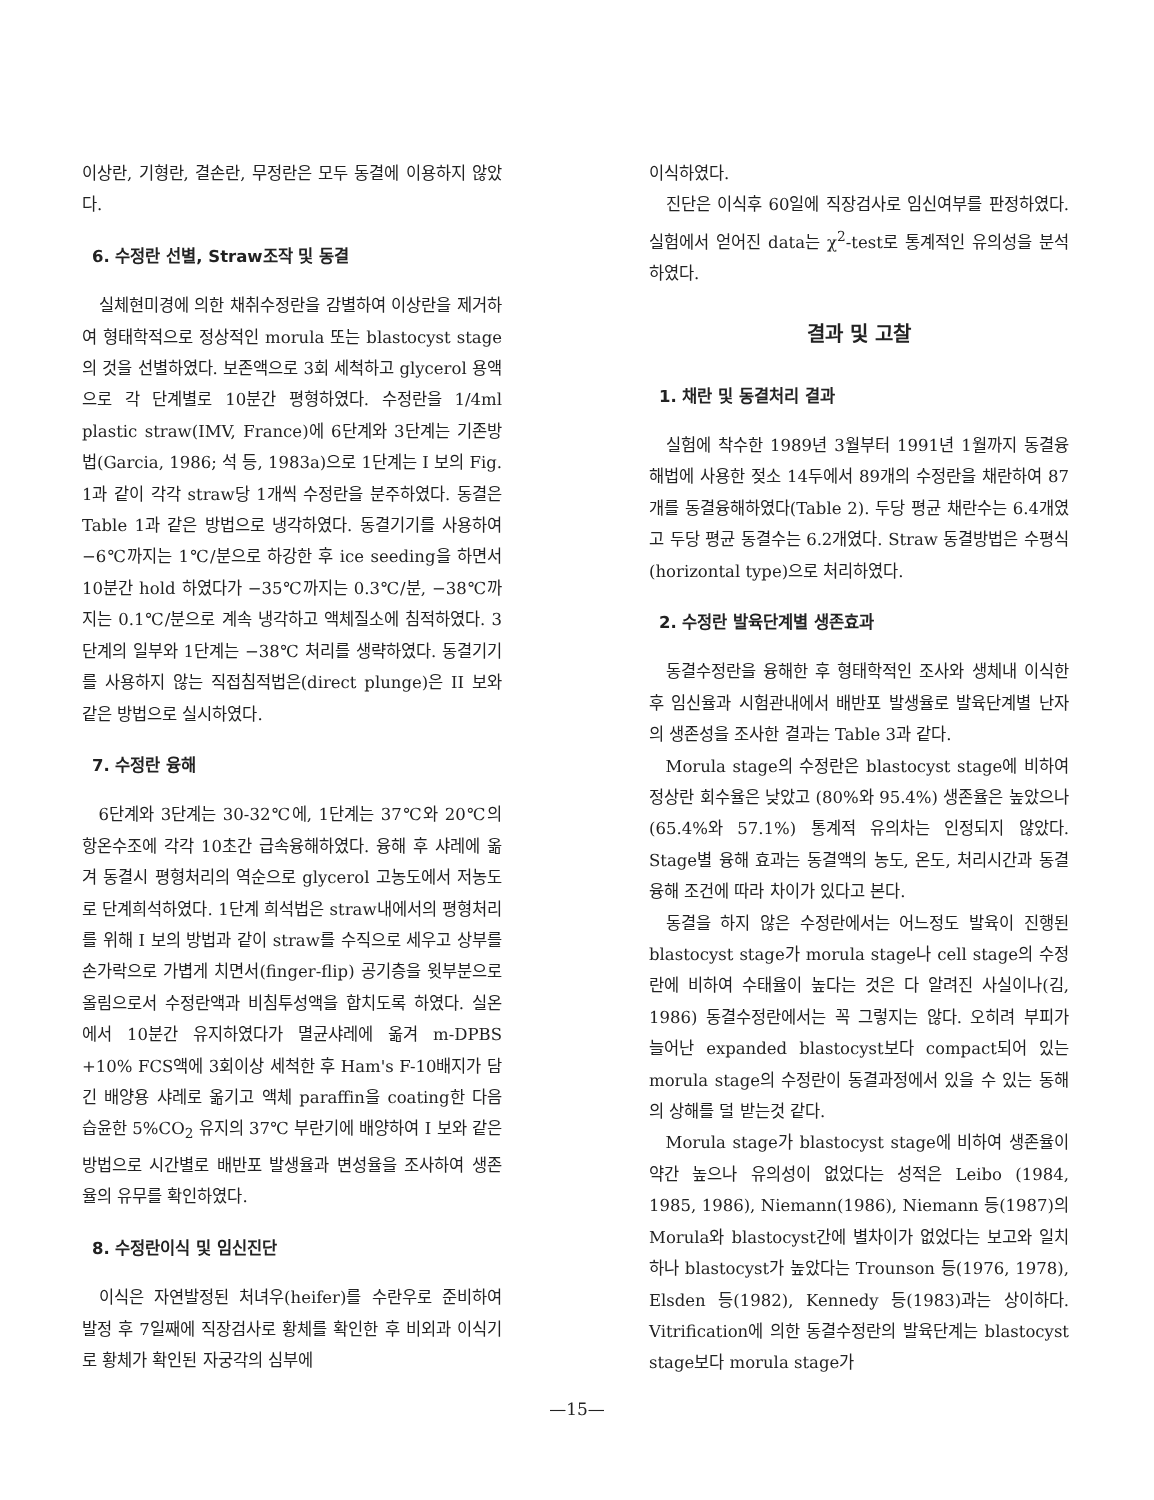이상란, 기형란, 결손란, 무정란은 모두 동결에 이용하지 않았다.
6. 수정란 선별, Straw조작 및 동결
실체현미경에 의한 채취수정란을 감별하여 이상란을 제거하여 형태학적으로 정상적인 morula 또는 blastocyst stage의 것을 선별하였다. 보존액으로 3회 세척하고 glycerol 용액으로 각 단계별로 10분간 평형하였다. 수정란을 1/4ml plastic straw(IMV, France)에 6단계와 3단계는 기존방법(Garcia, 1986; 석 등, 1983a)으로 1단계는 I 보의 Fig. 1과 같이 각각 straw당 1개씩 수정란을 분주하였다. 동결은 Table 1과 같은 방법으로 냉각하였다. 동결기기를 사용하여 −6℃까지는 1℃/분으로 하강한 후 ice seeding을 하면서 10분간 hold 하였다가 −35℃까지는 0.3℃/분, −38℃까지는 0.1℃/분으로 계속 냉각하고 액체질소에 침적하였다. 3단계의 일부와 1단계는 −38℃ 처리를 생략하였다. 동결기기를 사용하지 않는 직접침적법은(direct plunge)은 II 보와 같은 방법으로 실시하였다.
7. 수정란 융해
6단계와 3단계는 30-32℃에, 1단계는 37℃와 20℃의 항온수조에 각각 10초간 급속융해하였다. 융해 후 샤레에 옮겨 동결시 평형처리의 역순으로 glycerol 고농도에서 저농도로 단계희석하였다. 1단계 희석법은 straw내에서의 평형처리를 위해 I 보의 방법과 같이 straw를 수직으로 세우고 상부를 손가락으로 가볍게 치면서(finger-flip) 공기층을 윗부분으로 올림으로서 수정란액과 비침투성액을 합치도록 하였다. 실온에서 10분간 유지하였다가 멸균샤레에 옮겨 m-DPBS +10% FCS액에 3회이상 세척한 후 Ham's F-10배지가 담긴 배양용 샤레로 옮기고 액체 paraffin을 coating한 다음 습윤한 5%CO<sub>2</sub> 유지의 37℃ 부란기에 배양하여 I 보와 같은 방법으로 시간별로 배반포 발생율과 변성율을 조사하여 생존율의 유무를 확인하였다.
8. 수정란이식 및 임신진단
이식은 자연발정된 처녀우(heifer)를 수란우로 준비하여 발정 후 7일째에 직장검사로 황체를 확인한 후 비외과 이식기로 황체가 확인된 자궁각의 심부에
이식하였다.
진단은 이식후 60일에 직장검사로 임신여부를 판정하였다. 실험에서 얻어진 data는 χ<sup>2</sup>-test로 통계적인 유의성을 분석하였다.
결과 및 고찰
1. 채란 및 동결처리 결과
실험에 착수한 1989년 3월부터 1991년 1월까지 동결융해법에 사용한 젖소 14두에서 89개의 수정란을 채란하여 87개를 동결융해하였다(Table 2). 두당 평균 채란수는 6.4개였고 두당 평균 동결수는 6.2개였다. Straw 동결방법은 수평식(horizontal type)으로 처리하였다.
2. 수정란 발육단계별 생존효과
동결수정란을 융해한 후 형태학적인 조사와 생체내 이식한 후 임신율과 시험관내에서 배반포 발생율로 발육단계별 난자의 생존성을 조사한 결과는 Table 3과 같다.
Morula stage의 수정란은 blastocyst stage에 비하여 정상란 회수율은 낮았고 (80%와 95.4%) 생존율은 높았으나(65.4%와 57.1%) 통계적 유의차는 인정되지 않았다. Stage별 융해 효과는 동결액의 농도, 온도, 처리시간과 동결융해 조건에 따라 차이가 있다고 본다.
동결을 하지 않은 수정란에서는 어느정도 발육이 진행된 blastocyst stage가 morula stage나 cell stage의 수정란에 비하여 수태율이 높다는 것은 다 알려진 사실이나(김, 1986) 동결수정란에서는 꼭 그렇지는 않다. 오히려 부피가 늘어난 expanded blastocyst보다 compact되어 있는 morula stage의 수정란이 동결과정에서 있을 수 있는 동해의 상해를 덜 받는것 같다.
Morula stage가 blastocyst stage에 비하여 생존율이 약간 높으나 유의성이 없었다는 성적은 Leibo (1984, 1985, 1986), Niemann(1986), Niemann 등(1987)의 Morula와 blastocyst간에 별차이가 없었다는 보고와 일치하나 blastocyst가 높았다는 Trounson 등(1976, 1978), Elsden 등(1982), Kennedy 등(1983)과는 상이하다. Vitrification에 의한 동결수정란의 발육단계는 blastocyst stage보다 morula stage가
—15—